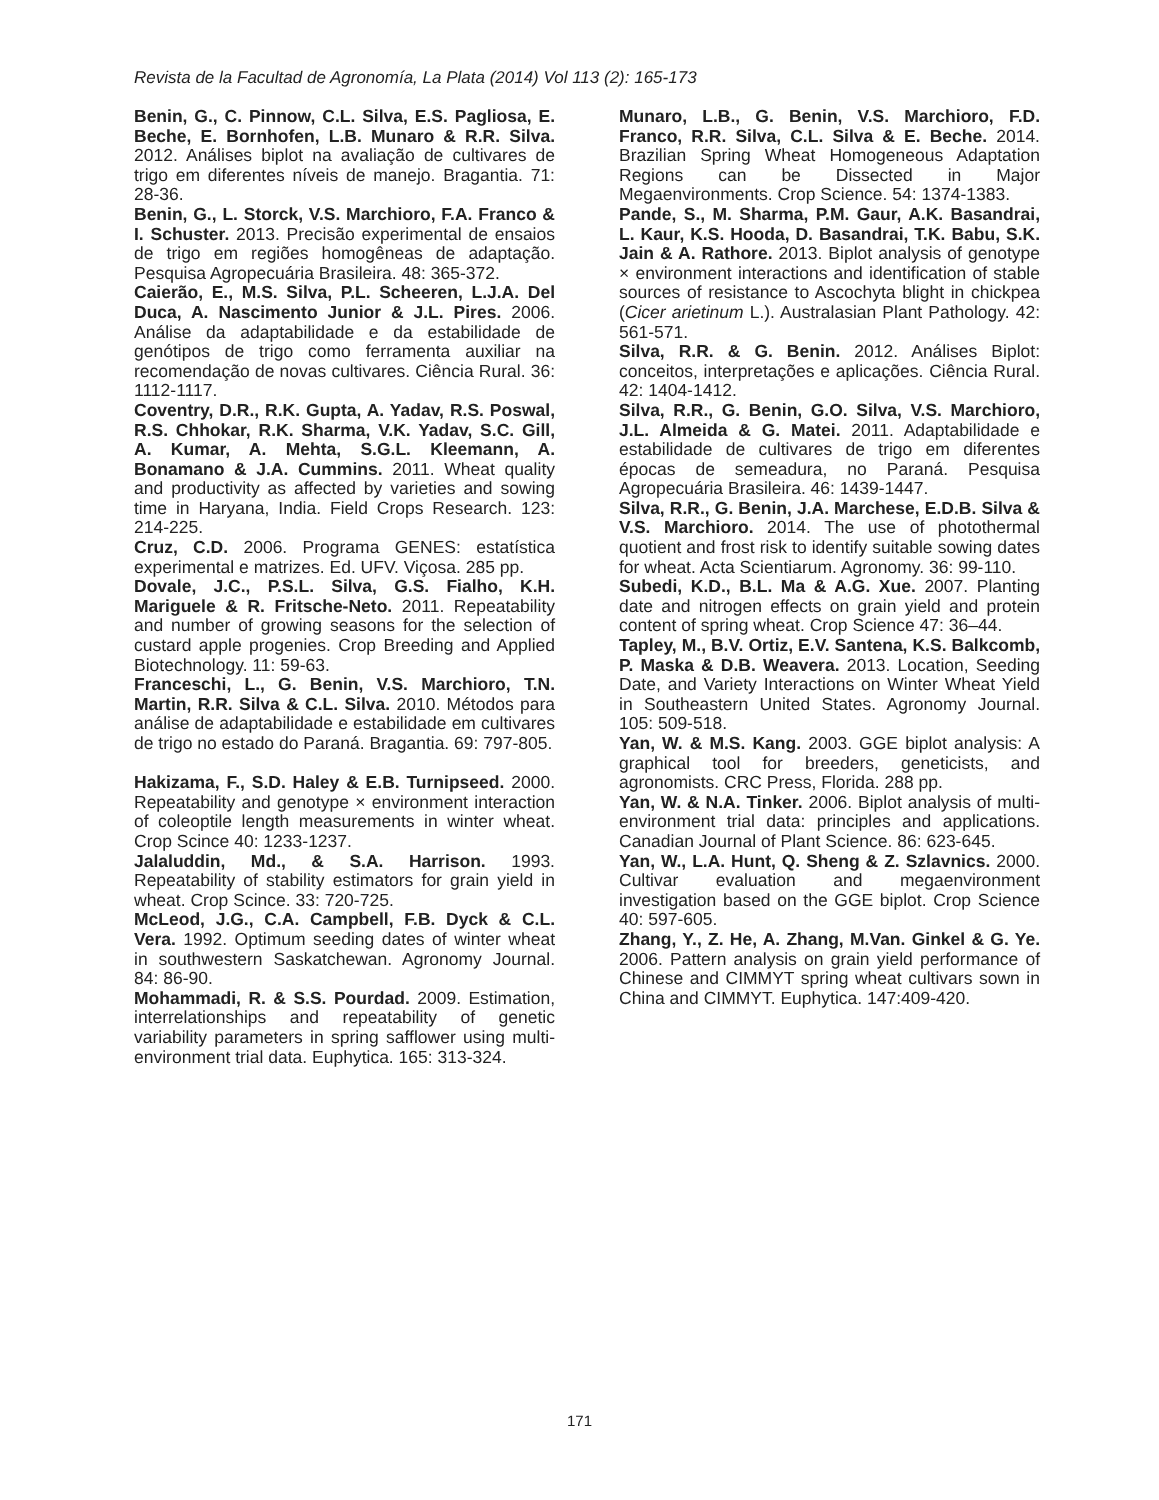Revista de la Facultad de Agronomía, La Plata (2014) Vol 113 (2): 165-173
Benin, G., C. Pinnow, C.L. Silva, E.S. Pagliosa, E. Beche, E. Bornhofen, L.B. Munaro & R.R. Silva. 2012. Análises biplot na avaliação de cultivares de trigo em diferentes níveis de manejo. Bragantia. 71: 28-36.
Benin, G., L. Storck, V.S. Marchioro, F.A. Franco & I. Schuster. 2013. Precisão experimental de ensaios de trigo em regiões homogêneas de adaptação. Pesquisa Agropecuária Brasileira. 48: 365-372.
Caierão, E., M.S. Silva, P.L. Scheeren, L.J.A. Del Duca, A. Nascimento Junior & J.L. Pires. 2006. Análise da adaptabilidade e da estabilidade de genótipos de trigo como ferramenta auxiliar na recomendação de novas cultivares. Ciência Rural. 36: 1112-1117.
Coventry, D.R., R.K. Gupta, A. Yadav, R.S. Poswal, R.S. Chhokar, R.K. Sharma, V.K. Yadav, S.C. Gill, A. Kumar, A. Mehta, S.G.L. Kleemann, A. Bonamano & J.A. Cummins. 2011. Wheat quality and productivity as affected by varieties and sowing time in Haryana, India. Field Crops Research. 123: 214-225.
Cruz, C.D. 2006. Programa GENES: estatística experimental e matrizes. Ed. UFV. Viçosa. 285 pp.
Dovale, J.C., P.S.L. Silva, G.S. Fialho, K.H. Mariguele & R. Fritsche-Neto. 2011. Repeatability and number of growing seasons for the selection of custard apple progenies. Crop Breeding and Applied Biotechnology. 11: 59-63.
Franceschi, L., G. Benin, V.S. Marchioro, T.N. Martin, R.R. Silva & C.L. Silva. 2010. Métodos para análise de adaptabilidade e estabilidade em cultivares de trigo no estado do Paraná. Bragantia. 69: 797-805.
Hakizama, F., S.D. Haley & E.B. Turnipseed. 2000. Repeatability and genotype × environment interaction of coleoptile length measurements in winter wheat. Crop Scince 40: 1233-1237.
Jalaluddin, Md., & S.A. Harrison. 1993. Repeatability of stability estimators for grain yield in wheat. Crop Scince. 33: 720-725.
McLeod, J.G., C.A. Campbell, F.B. Dyck & C.L. Vera. 1992. Optimum seeding dates of winter wheat in southwestern Saskatchewan. Agronomy Journal. 84: 86-90.
Mohammadi, R. & S.S. Pourdad. 2009. Estimation, interrelationships and repeatability of genetic variability parameters in spring safflower using multi-environment trial data. Euphytica. 165: 313-324.
Munaro, L.B., G. Benin, V.S. Marchioro, F.D. Franco, R.R. Silva, C.L. Silva & E. Beche. 2014. Brazilian Spring Wheat Homogeneous Adaptation Regions can be Dissected in Major Megaenvironments. Crop Science. 54: 1374-1383.
Pande, S., M. Sharma, P.M. Gaur, A.K. Basandrai, L. Kaur, K.S. Hooda, D. Basandrai, T.K. Babu, S.K. Jain & A. Rathore. 2013. Biplot analysis of genotype × environment interactions and identification of stable sources of resistance to Ascochyta blight in chickpea (Cicer arietinum L.). Australasian Plant Pathology. 42: 561-571.
Silva, R.R. & G. Benin. 2012. Análises Biplot: conceitos, interpretações e aplicações. Ciência Rural. 42: 1404-1412.
Silva, R.R., G. Benin, G.O. Silva, V.S. Marchioro, J.L. Almeida & G. Matei. 2011. Adaptabilidade e estabilidade de cultivares de trigo em diferentes épocas de semeadura, no Paraná. Pesquisa Agropecuária Brasileira. 46: 1439-1447.
Silva, R.R., G. Benin, J.A. Marchese, E.D.B. Silva & V.S. Marchioro. 2014. The use of photothermal quotient and frost risk to identify suitable sowing dates for wheat. Acta Scientiarum. Agronomy. 36: 99-110.
Subedi, K.D., B.L. Ma & A.G. Xue. 2007. Planting date and nitrogen effects on grain yield and protein content of spring wheat. Crop Science 47: 36–44.
Tapley, M., B.V. Ortiz, E.V. Santena, K.S. Balkcomb, P. Maska & D.B. Weavera. 2013. Location, Seeding Date, and Variety Interactions on Winter Wheat Yield in Southeastern United States. Agronomy Journal. 105: 509-518.
Yan, W. & M.S. Kang. 2003. GGE biplot analysis: A graphical tool for breeders, geneticists, and agronomists. CRC Press, Florida. 288 pp.
Yan, W. & N.A. Tinker. 2006. Biplot analysis of multi-environment trial data: principles and applications. Canadian Journal of Plant Science. 86: 623-645.
Yan, W., L.A. Hunt, Q. Sheng & Z. Szlavnics. 2000. Cultivar evaluation and megaenvironment investigation based on the GGE biplot. Crop Science 40: 597-605.
Zhang, Y., Z. He, A. Zhang, M.Van. Ginkel & G. Ye. 2006. Pattern analysis on grain yield performance of Chinese and CIMMYT spring wheat cultivars sown in China and CIMMYT. Euphytica. 147:409-420.
171